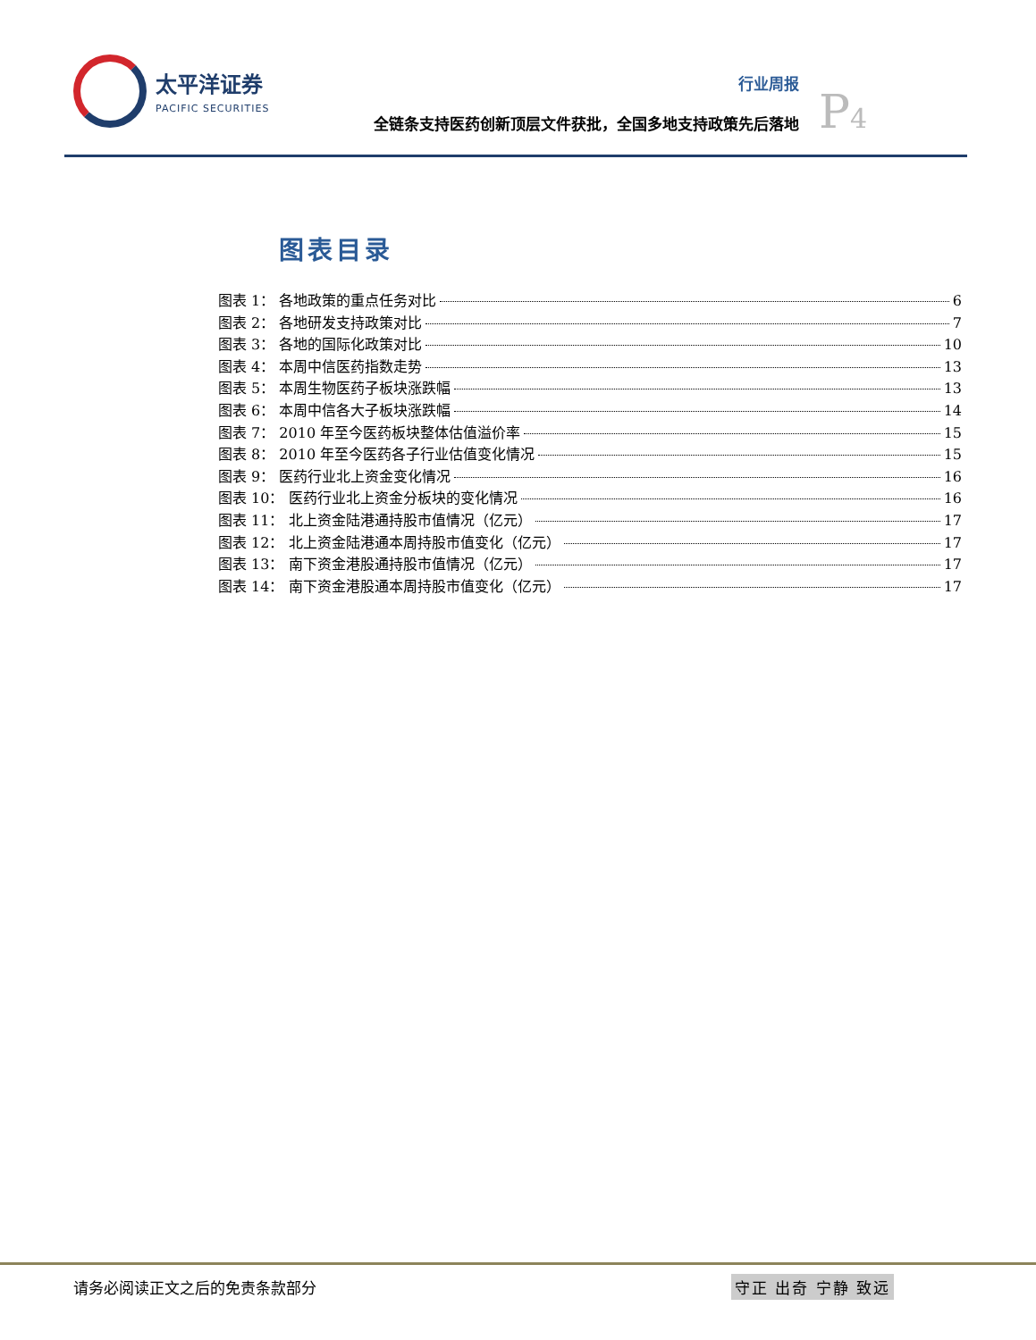太平洋证券
PACIFIC SECURITIES
行业周报
全链条支持医药创新顶层文件获批，全国多地支持政策先后落地
P4
图表目录
图表 1： 各地政策的重点任务对比 6
图表 2： 各地研发支持政策对比 7
图表 3： 各地的国际化政策对比 10
图表 4： 本周中信医药指数走势 13
图表 5： 本周生物医药子板块涨跌幅 13
图表 6： 本周中信各大子板块涨跌幅 14
图表 7： 2010 年至今医药板块整体估值溢价率 15
图表 8： 2010 年至今医药各子行业估值变化情况 15
图表 9： 医药行业北上资金变化情况 16
图表 10： 医药行业北上资金分板块的变化情况 16
图表 11： 北上资金陆港通持股市值情况（亿元） 17
图表 12： 北上资金陆港通本周持股市值变化（亿元） 17
图表 13： 南下资金港股通持股市值情况（亿元） 17
图表 14： 南下资金港股通本周持股市值变化（亿元） 17
请务必阅读正文之后的免责条款部分 守正 出奇 宁静 致远